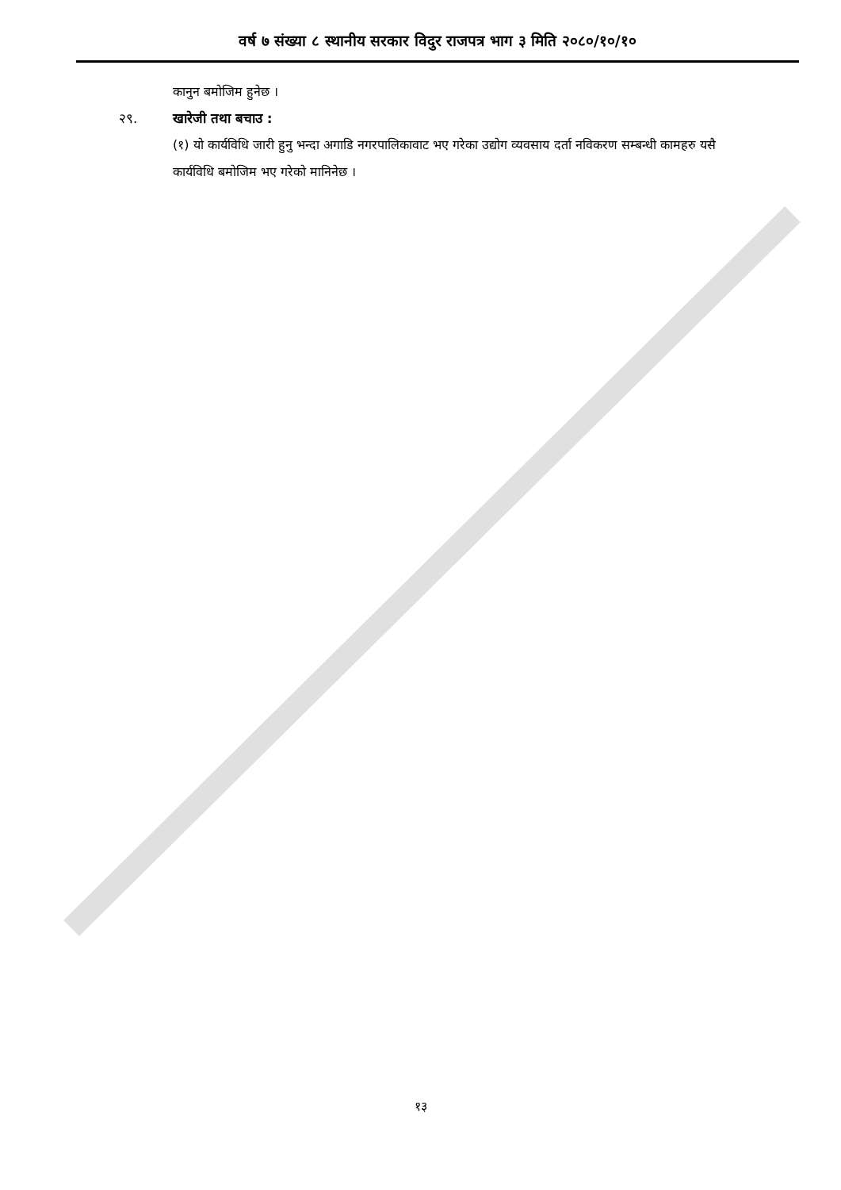वर्ष ७ संख्या ८ स्थानीय सरकार विदुर राजपत्र भाग ३ मिति २०८०/१०/१०
कानुन बमोजिम हुनेछ ।
२९. खारेजी तथा बचाउ :
(१) यो कार्यविधि जारी हुनु भन्दा अगाडि नगरपालिकावाट भए गरेका उद्योग व्यवसाय दर्ता नविकरण सम्बन्धी कामहरु यसै कार्यविधि बमोजिम भए गरेको मानिनेछ ।
१३